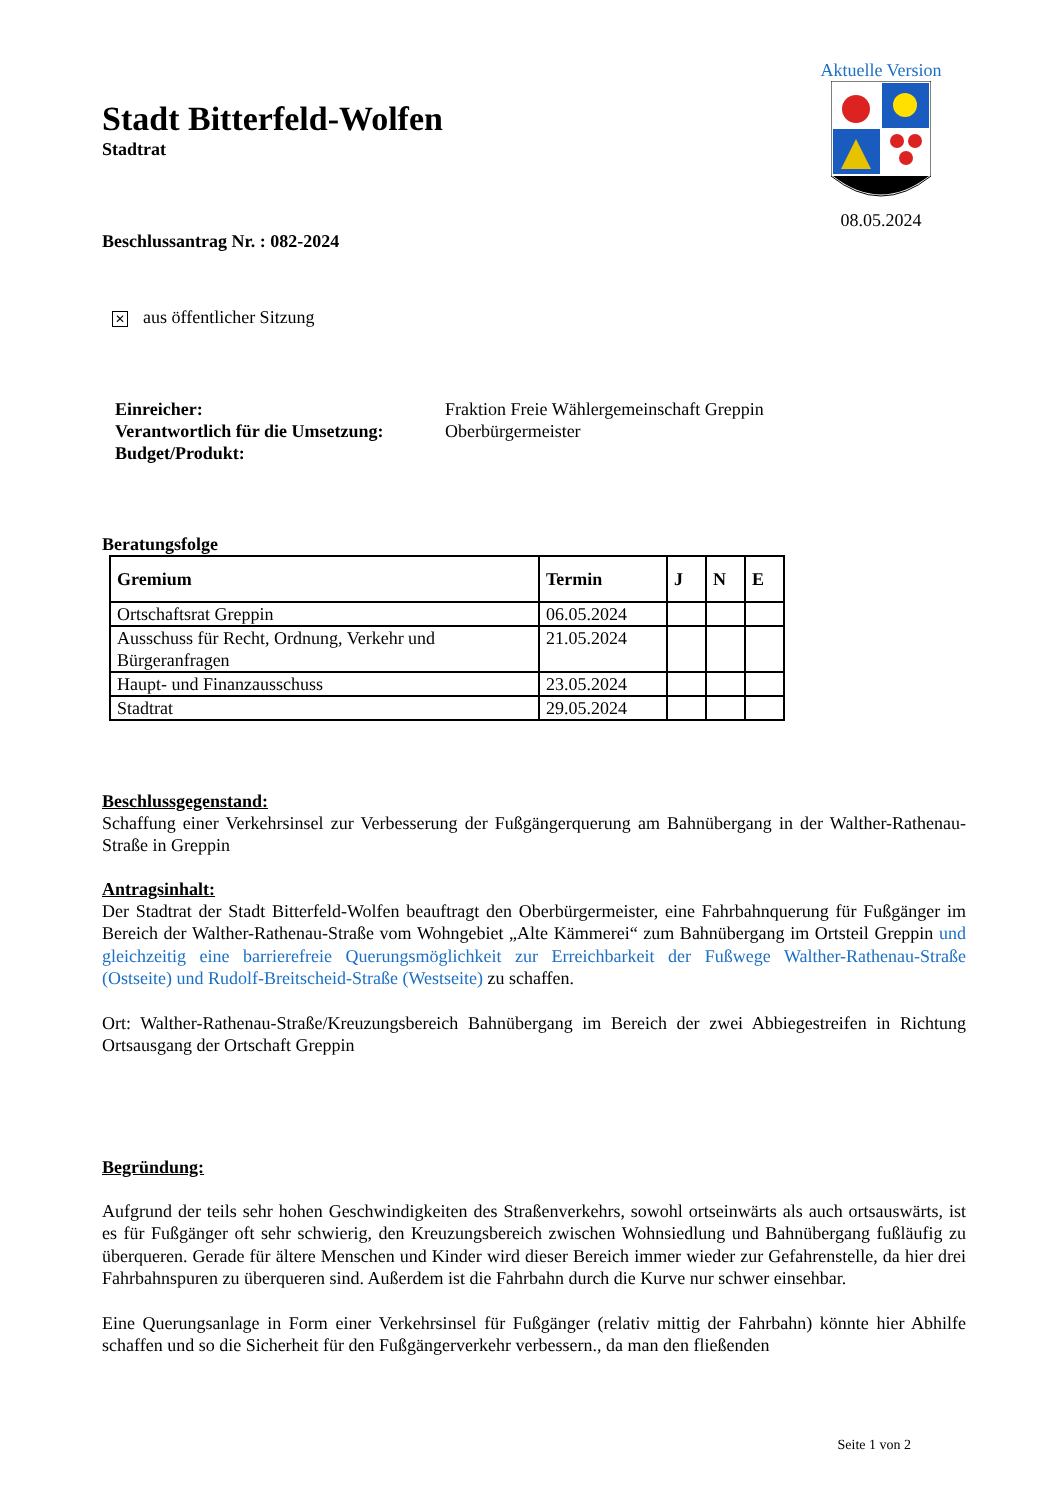Aktuelle Version
08.05.2024
Stadt Bitterfeld-Wolfen
Stadtrat
Beschlussantrag Nr. : 082-2024
✕ aus öffentlicher Sitzung
Einreicher:
Verantwortlich für die Umsetzung:
Budget/Produkt:
Fraktion Freie Wählergemeinschaft Greppin
Oberbürgermeister
Beratungsfolge
| Gremium | Termin | J | N | E |
| --- | --- | --- | --- | --- |
| Ortschaftsrat Greppin | 06.05.2024 | | | |
| Ausschuss für Recht, Ordnung, Verkehr und Bürgeranfragen | 21.05.2024 | | | |
| Haupt- und Finanzausschuss | 23.05.2024 | | | |
| Stadtrat | 29.05.2024 | | | |
Beschlussgegenstand:
Schaffung einer Verkehrsinsel zur Verbesserung der Fußgängerquerung am Bahnübergang in der Walther-Rathenau-Straße in Greppin
Antragsinhalt:
Der Stadtrat der Stadt Bitterfeld-Wolfen beauftragt den Oberbürgermeister, eine Fahrbahnquerung für Fußgänger im Bereich der Walther-Rathenau-Straße vom Wohngebiet „Alte Kämmerei“ zum Bahnübergang im Ortsteil Greppin und gleichzeitig eine barrierefreie Querungsmöglichkeit zur Erreichbarkeit der Fußwege Walther-Rathenau-Straße (Ostseite) und Rudolf-Breitscheid-Straße (Westseite) zu schaffen.
Ort: Walther-Rathenau-Straße/Kreuzungsbereich Bahnübergang im Bereich der zwei Abbiegestreifen in Richtung Ortsausgang der Ortschaft Greppin
Begründung:
Aufgrund der teils sehr hohen Geschwindigkeiten des Straßenverkehrs, sowohl ortseinwärts als auch ortsauswärts, ist es für Fußgänger oft sehr schwierig, den Kreuzungsbereich zwischen Wohnsiedlung und Bahnübergang fußläufig zu überqueren. Gerade für ältere Menschen und Kinder wird dieser Bereich immer wieder zur Gefahrenstelle, da hier drei Fahrbahnspuren zu überqueren sind. Außerdem ist die Fahrbahn durch die Kurve nur schwer einsehbar.
Eine Querungsanlage in Form einer Verkehrsinsel für Fußgänger (relativ mittig der Fahrbahn) könnte hier Abhilfe schaffen und so die Sicherheit für den Fußgängerverkehr verbessern., da man den fließenden
Seite 1 von 2